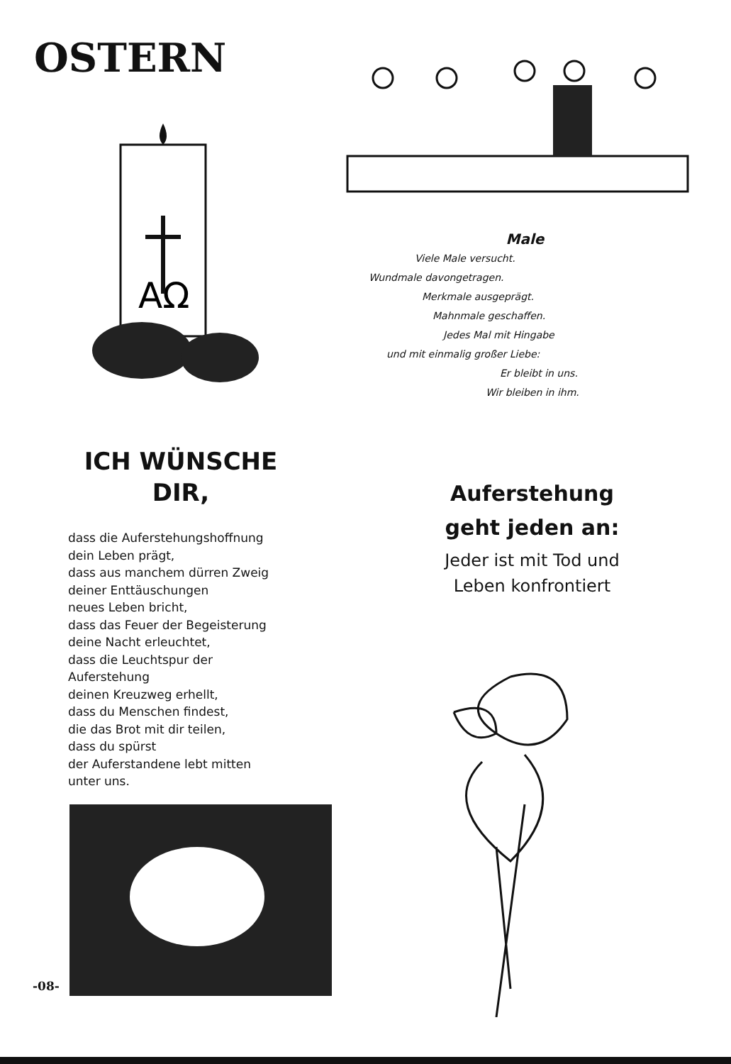OSTERN
AΩ
ICH WÜNSCHE
DIR,
dass die Auferstehungshoffnung
dein Leben prägt,
dass aus manchem dürren Zweig
deiner Enttäuschungen
neues Leben bricht,
dass das Feuer der Begeisterung
deine Nacht erleuchtet,
dass die Leuchtspur der
Auferstehung
deinen Kreuzweg erhellt,
dass du Menschen findest,
die das Brot mit dir teilen,
dass du spürst
der Auferstandene lebt mitten
unter uns.
Male
Viele Male versucht.
Wundmale davongetragen.
Merkmale ausgeprägt.
Mahnmale geschaffen.
Jedes Mal mit Hingabe
und mit einmalig großer Liebe:
Er bleibt in uns.
Wir bleiben in ihm.
Auferstehung
geht jeden an:
Jeder ist mit Tod und
Leben konfrontiert
-08-